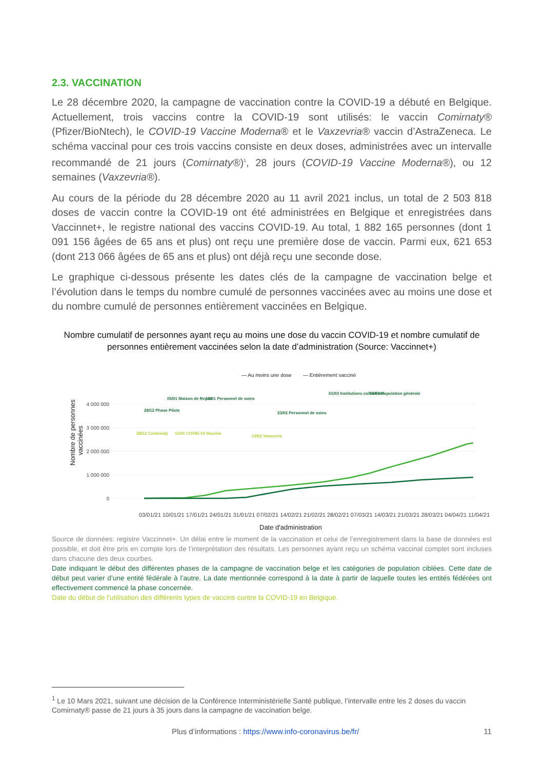2.3. VACCINATION
Le 28 décembre 2020, la campagne de vaccination contre la COVID-19 a débuté en Belgique. Actuellement, trois vaccins contre la COVID-19 sont utilisés: le vaccin Comirnaty® (Pfizer/BioNtech), le COVID-19 Vaccine Moderna® et le Vaxzevria® vaccin d’AstraZeneca. Le schéma vaccinal pour ces trois vaccins consiste en deux doses, administrées avec un intervalle recommandé de 21 jours (Comirnaty®)<sup>1</sup>, 28 jours (COVID-19 Vaccine Moderna®), ou 12 semaines (Vaxzevria®).
Au cours de la période du 28 décembre 2020 au 11 avril 2021 inclus, un total de 2 503 818 doses de vaccin contre la COVID-19 ont été administrées en Belgique et enregistrées dans Vaccinnet+, le registre national des vaccins COVID-19. Au total, 1 882 165 personnes (dont 1 091 156 âgées de 65 ans et plus) ont reçu une première dose de vaccin. Parmi eux, 621 653 (dont 213 066 âgées de 65 ans et plus) ont déjà reçu une seconde dose.
Le graphique ci-dessous présente les dates clés de la campagne de vaccination belge et l’évolution dans le temps du nombre cumulé de personnes vaccinées avec au moins une dose et du nombre cumulé de personnes entièrement vaccinées en Belgique.
Nombre cumulatif de personnes ayant reçu au moins une dose du vaccin COVID-19 et nombre cumulatif de personnes entièrement vaccinées selon la date d’administration (Source: Vaccinnet+)
— Au moins une dose
— Entièrement vacciné
4 000 000
3 000 000
2 000 000
1 000 000
0
Nombre de personnes
vaccinées
28/12 Phase Pilote
05/01 Maison de Repos
18/01 Personnel de soins
23/02 Personnel de soins
01/03 Institutions collectives
15/03 Population générale
28/12 Comirnaty
11/01 COVID-19 Vaccine
12/02 Vaxzevria
03/01/21 10/01/21 17/01/21 24/01/21 31/01/21 07/02/21 14/02/21 21/02/21 28/02/21 07/03/21 14/03/21 21/03/21 28/03/21 04/04/21 11/04/21
Date d'administration
Source de données: registre Vaccinnet+. Un délai entre le moment de la vaccination et celui de l’enregistrement dans la base de données est possible, et doit être pris en compte lors de l’interprétation des résultats. Les personnes ayant reçu un schéma vaccinal complet sont incluses dans chacune des deux courbes.
Date indiquant le début des différentes phases de la campagne de vaccination belge et les catégories de population ciblées. Cette date de début peut varier d’une entité fédérale à l’autre. La date mentionnée correspond à la date à partir de laquelle toutes les entités fédérées ont effectivement commencé la phase concernée.
Date du début de l’utilisation des différents types de vaccins contre la COVID-19 en Belgique.
<sup>1</sup> Le 10 Mars 2021, suivant une décision de la Conférence Interministérielle Santé publique, l’intervalle entre les 2 doses du vaccin Comirnaty® passe de 21 jours à 35 jours dans la campagne de vaccination belge.
Plus d’informations : https://www.info-coronavirus.be/fr/ 11